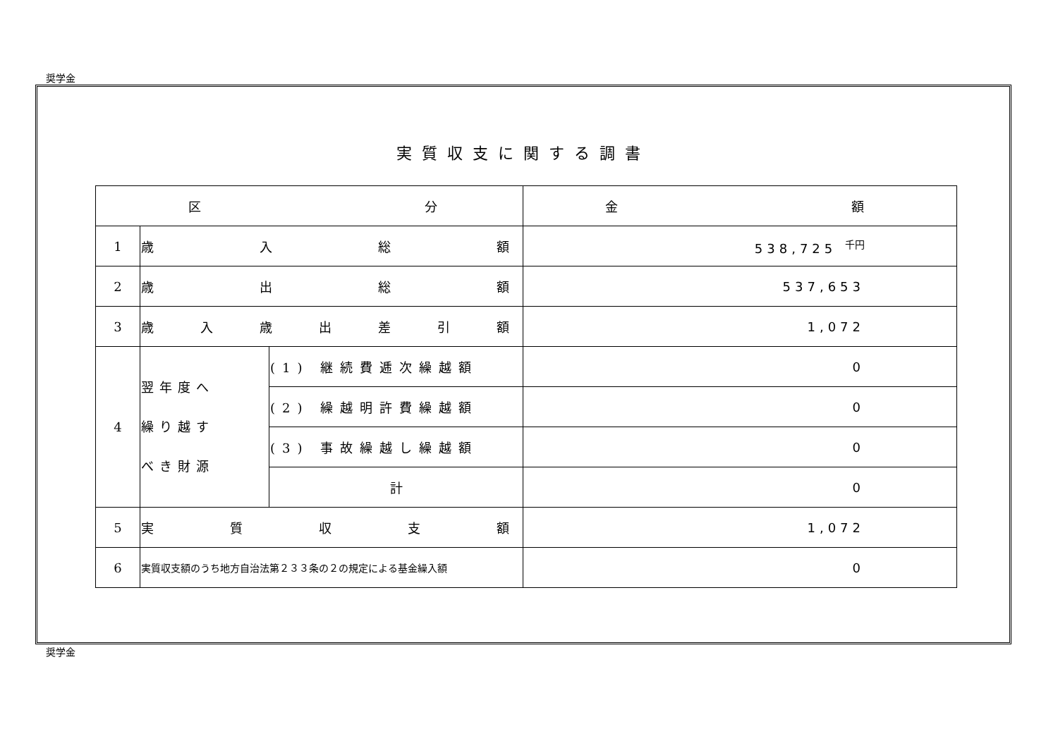奨学金
実質収支に関する調書
| 区 分 | | | 金 額 |
| --- | --- | --- | --- |
| 1 | 歳 入 総 額 | | 538,725 千円 |
| 2 | 歳 出 総 額 | | 537,653 |
| 3 | 歳 入 歳 出 差 引 額 | | 1,072 |
| 4 | 翌年度へ 繰り越す べき財源 | (1) 継続費逓次繰越額 | 0 |
| | | (2) 繰越明許費繰越額 | 0 |
| | | (3) 事故繰越し繰越額 | 0 |
| | | 計 | 0 |
| 5 | 実 質 収 支 額 | | 1,072 |
| 6 | 実質収支額のうち地方自治法第２３３条の２の規定による基金繰入額 | | 0 |
奨学金